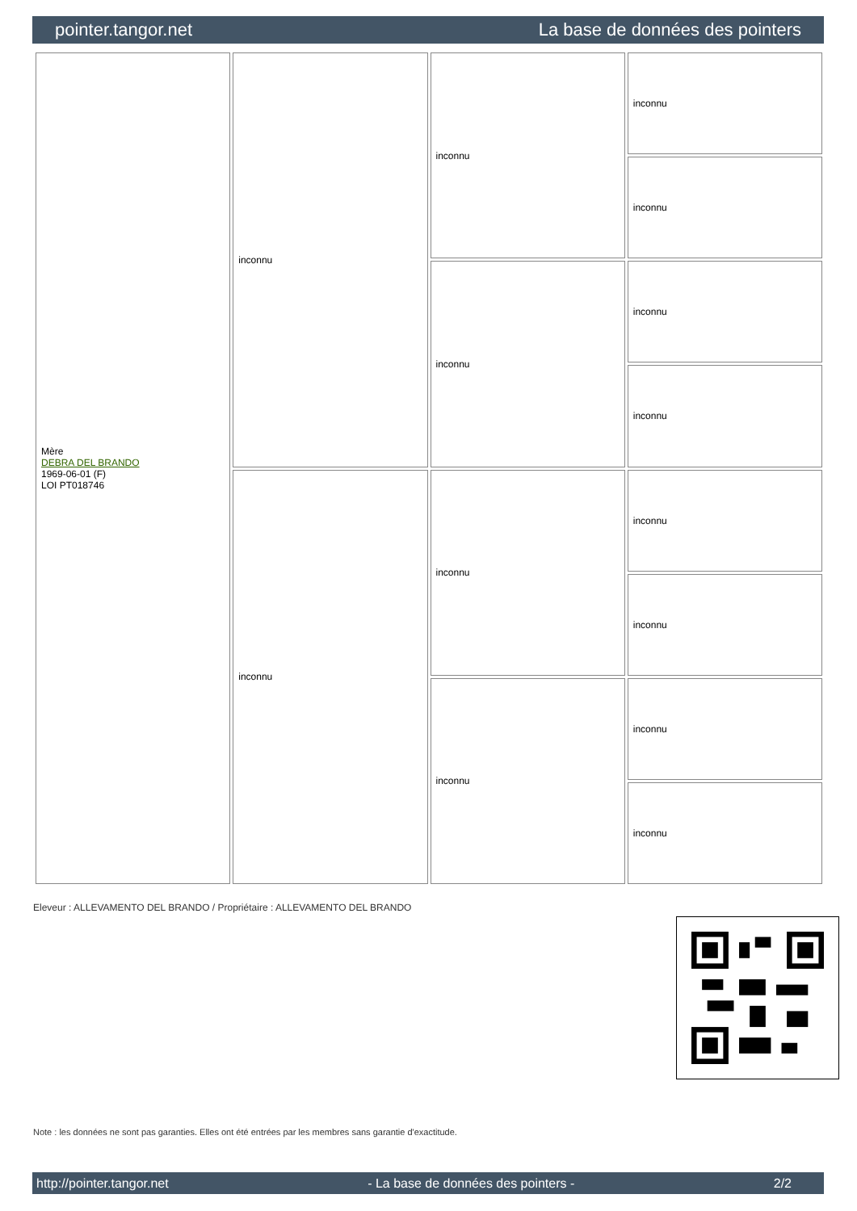pointer.tangor.net La base de données des pointers
| Mère DEBRA DEL BRANDO 1969-06-01 (F) LOI PT018746 | inconnu | inconnu | inconnu |
| | | | inconnu |
| | | inconnu | inconnu |
| | | | inconnu |
| | inconnu | inconnu | inconnu |
| | | | inconnu |
| | | inconnu | inconnu |
| | | | inconnu |
Eleveur : ALLEVAMENTO DEL BRANDO / Propriétaire : ALLEVAMENTO DEL BRANDO
Note : les données ne sont pas garanties. Elles ont été entrées par les membres sans garantie d'exactitude.
http://pointer.tangor.net - La base de données des pointers - 2/2